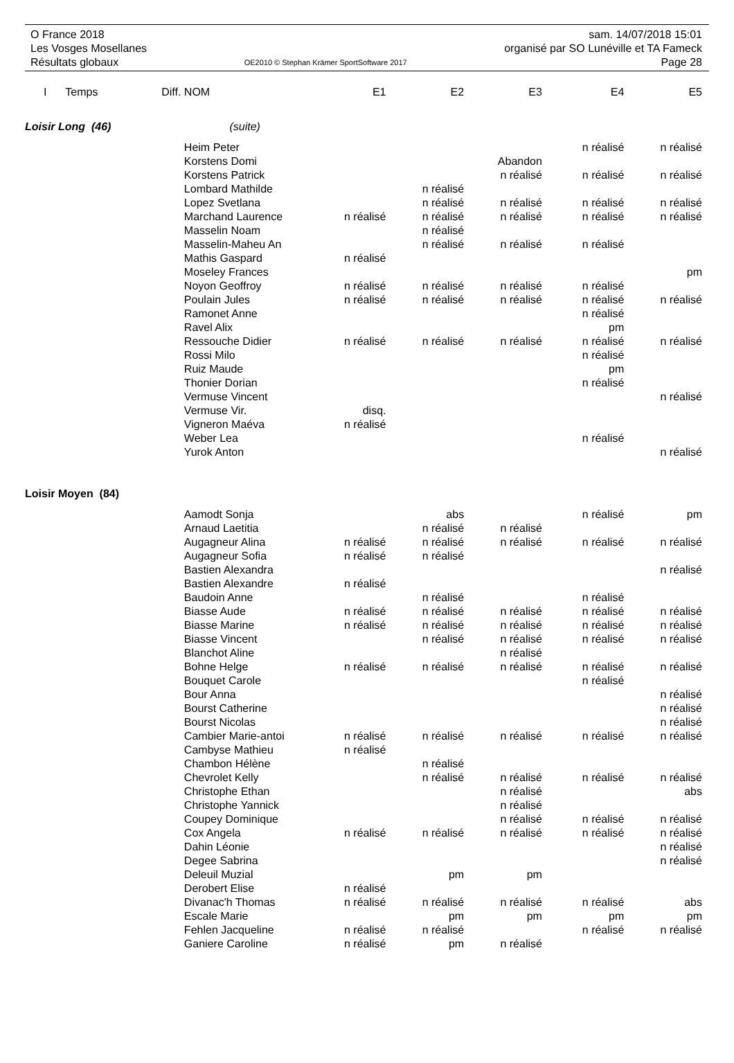O France 2018
Les Vosges Mosellanes
Résultats globaux
OE2010 © Stephan Krämer SportSoftware 2017
sam. 14/07/2018 15:01
organisé par SO Lunéville et TA Fameck
Page 28
| I | Temps | Diff. | NOM | E1 | E2 | E3 | E4 | E5 |
| --- | --- | --- | --- | --- | --- | --- | --- | --- |
| Loisir Long (46) | | | (suite) | | | | | |
| | | | Heim Peter | | | | n réalisé | n réalisé |
| | | | Korstens Domi | | | Abandon | | |
| | | | Korstens Patrick | | | n réalisé | n réalisé | n réalisé |
| | | | Lombard Mathilde | | n réalisé | | | |
| | | | Lopez Svetlana | | n réalisé | n réalisé | n réalisé | n réalisé |
| | | | Marchand Laurence | n réalisé | n réalisé | n réalisé | n réalisé | n réalisé |
| | | | Masselin Noam | | n réalisé | | | |
| | | | Masselin-Maheu An | | n réalisé | n réalisé | n réalisé | |
| | | | Mathis Gaspard | n réalisé | | | | |
| | | | Moseley Frances | | | | | pm |
| | | | Noyon Geoffroy | n réalisé | n réalisé | n réalisé | n réalisé | |
| | | | Poulain Jules | n réalisé | n réalisé | n réalisé | n réalisé | n réalisé |
| | | | Ramonet Anne | | | | n réalisé | |
| | | | Ravel Alix | | | | pm | |
| | | | Ressouche Didier | n réalisé | n réalisé | n réalisé | n réalisé | n réalisé |
| | | | Rossi Milo | | | | n réalisé | |
| | | | Ruiz Maude | | | | pm | |
| | | | Thonier Dorian | | | | n réalisé | |
| | | | Vermuse Vincent | | | | | n réalisé |
| | | | Vermuse Vir. | disq. | | | | |
| | | | Vigneron Maéva | n réalisé | | | | |
| | | | Weber Lea | | | | n réalisé | |
| | | | Yurok Anton | | | | | n réalisé |
| Loisir Moyen (84) | | | | | | | | |
| | | | Aamodt Sonja | | abs | | n réalisé | pm |
| | | | Arnaud Laetitia | | n réalisé | n réalisé | | |
| | | | Augagneur Alina | n réalisé | n réalisé | n réalisé | n réalisé | n réalisé |
| | | | Augagneur Sofia | n réalisé | n réalisé | | | |
| | | | Bastien Alexandra | | | | | n réalisé |
| | | | Bastien Alexandre | n réalisé | | | | |
| | | | Baudoin Anne | | n réalisé | | n réalisé | |
| | | | Biasse Aude | n réalisé | n réalisé | n réalisé | n réalisé | n réalisé |
| | | | Biasse Marine | n réalisé | n réalisé | n réalisé | n réalisé | n réalisé |
| | | | Biasse Vincent | | n réalisé | n réalisé | n réalisé | n réalisé |
| | | | Blanchot Aline | | | n réalisé | | |
| | | | Bohne Helge | n réalisé | n réalisé | n réalisé | n réalisé | n réalisé |
| | | | Bouquet Carole | | | | n réalisé | |
| | | | Bour Anna | | | | | n réalisé |
| | | | Bourst Catherine | | | | | n réalisé |
| | | | Bourst Nicolas | | | | | n réalisé |
| | | | Cambier Marie-antoi | n réalisé | n réalisé | n réalisé | n réalisé | n réalisé |
| | | | Cambyse Mathieu | n réalisé | | | | |
| | | | Chambon Hélène | | n réalisé | | | |
| | | | Chevrolet Kelly | | n réalisé | n réalisé | n réalisé | n réalisé |
| | | | Christophe Ethan | | | n réalisé | | abs |
| | | | Christophe Yannick | | | n réalisé | | |
| | | | Coupey Dominique | | | n réalisé | n réalisé | n réalisé |
| | | | Cox Angela | n réalisé | n réalisé | n réalisé | n réalisé | n réalisé |
| | | | Dahin Léonie | | | | | n réalisé |
| | | | Degee Sabrina | | | | | n réalisé |
| | | | Deleuil Muzial | | pm | pm | | |
| | | | Derobert Elise | n réalisé | | | | |
| | | | Divanac'h Thomas | n réalisé | n réalisé | n réalisé | n réalisé | abs |
| | | | Escale Marie | | pm | pm | pm | pm |
| | | | Fehlen Jacqueline | n réalisé | n réalisé | | n réalisé | n réalisé |
| | | | Ganiere Caroline | n réalisé | pm | n réalisé | | |